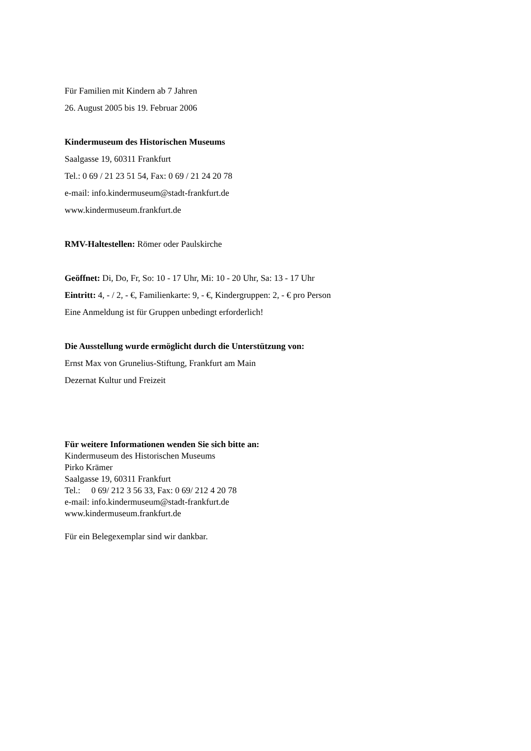Für Familien mit Kindern ab 7 Jahren
26. August 2005 bis 19. Februar 2006
Kindermuseum des Historischen Museums
Saalgasse 19, 60311 Frankfurt
Tel.: 0 69 / 21 23 51 54, Fax: 0 69 / 21 24 20 78
e-mail: info.kindermuseum@stadt-frankfurt.de
www.kindermuseum.frankfurt.de
RMV-Haltestellen: Römer oder Paulskirche
Geöffnet: Di, Do, Fr, So: 10 - 17 Uhr, Mi: 10 - 20 Uhr, Sa: 13 - 17 Uhr
Eintritt: 4, - / 2, - €, Familienkarte: 9, - €, Kindergruppen: 2, - € pro Person
Eine Anmeldung ist für Gruppen unbedingt erforderlich!
Die Ausstellung wurde ermöglicht durch die Unterstützung von:
Ernst Max von Grunelius-Stiftung, Frankfurt am Main
Dezernat Kultur und Freizeit
Für weitere Informationen wenden Sie sich bitte an:
Kindermuseum des Historischen Museums
Pirko Krämer
Saalgasse 19, 60311 Frankfurt
Tel.: 0 69/ 212 3 56 33, Fax: 0 69/ 212 4 20 78
e-mail: info.kindermuseum@stadt-frankfurt.de
www.kindermuseum.frankfurt.de
Für ein Belegexemplar sind wir dankbar.